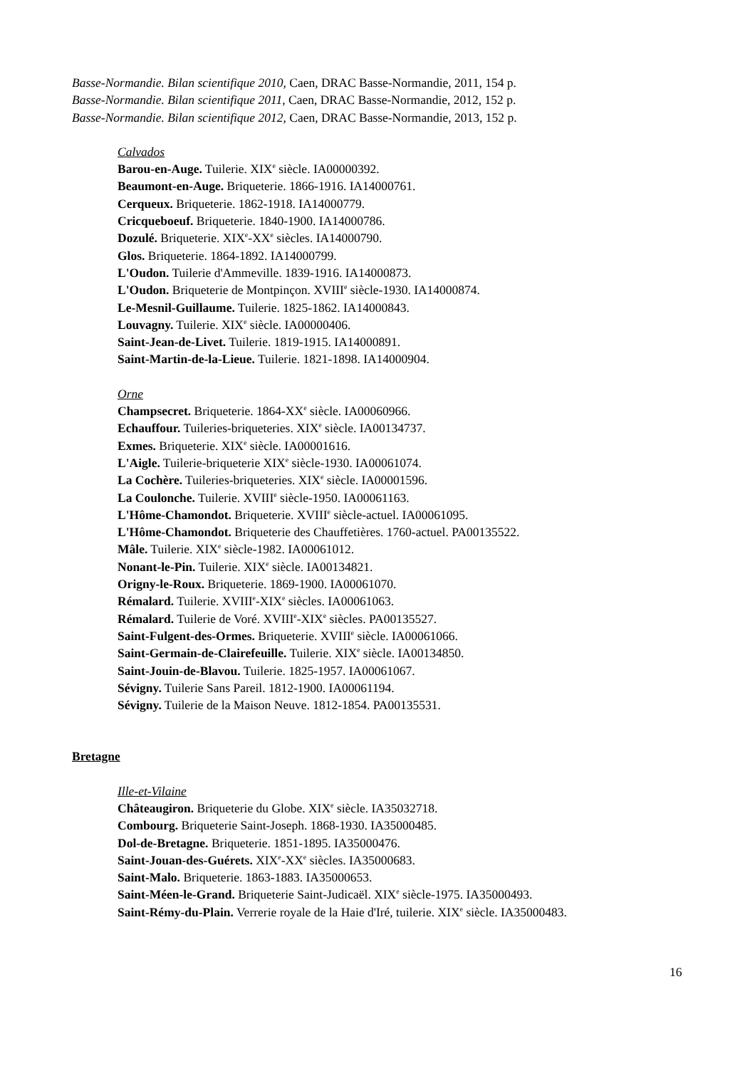Basse-Normandie. Bilan scientifique 2010, Caen, DRAC Basse-Normandie, 2011, 154 p.
Basse-Normandie. Bilan scientifique 2011, Caen, DRAC Basse-Normandie, 2012, 152 p.
Basse-Normandie. Bilan scientifique 2012, Caen, DRAC Basse-Normandie, 2013, 152 p.
Calvados
Barou-en-Auge. Tuilerie. XIX<sup>e</sup> siècle. IA00000392.
Beaumont-en-Auge. Briqueterie. 1866-1916. IA14000761.
Cerqueux. Briqueterie. 1862-1918. IA14000779.
Cricqueboeuf. Briqueterie. 1840-1900. IA14000786.
Dozulé. Briqueterie. XIX<sup>e</sup>-XX<sup>e</sup> siècles. IA14000790.
Glos. Briqueterie. 1864-1892. IA14000799.
L'Oudon. Tuilerie d'Ammeville. 1839-1916. IA14000873.
L'Oudon. Briqueterie de Montpinçon. XVIII<sup>e</sup> siècle-1930. IA14000874.
Le-Mesnil-Guillaume. Tuilerie. 1825-1862. IA14000843.
Louvagny. Tuilerie. XIX<sup>e</sup> siècle. IA00000406.
Saint-Jean-de-Livet. Tuilerie. 1819-1915. IA14000891.
Saint-Martin-de-la-Lieue. Tuilerie. 1821-1898. IA14000904.
Orne
Champsecret. Briqueterie. 1864-XX<sup>e</sup> siècle. IA00060966.
Echauffour. Tuileries-briqueteries. XIX<sup>e</sup> siècle. IA00134737.
Exmes. Briqueterie. XIX<sup>e</sup> siècle. IA00001616.
L'Aigle. Tuilerie-briqueterie XIX<sup>e</sup> siècle-1930. IA00061074.
La Cochère. Tuileries-briqueteries. XIX<sup>e</sup> siècle. IA00001596.
La Coulonche. Tuilerie. XVIII<sup>e</sup> siècle-1950. IA00061163.
L'Hôme-Chamondot. Briqueterie. XVIII<sup>e</sup> siècle-actuel. IA00061095.
L'Hôme-Chamondot. Briqueterie des Chauffetières. 1760-actuel. PA00135522.
Mâle. Tuilerie. XIX<sup>e</sup> siècle-1982. IA00061012.
Nonant-le-Pin. Tuilerie. XIX<sup>e</sup> siècle. IA00134821.
Origny-le-Roux. Briqueterie. 1869-1900. IA00061070.
Rémalard. Tuilerie. XVIII<sup>e</sup>-XIX<sup>e</sup> siècles. IA00061063.
Rémalard. Tuilerie de Voré. XVIII<sup>e</sup>-XIX<sup>e</sup> siècles. PA00135527.
Saint-Fulgent-des-Ormes. Briqueterie. XVIII<sup>e</sup> siècle. IA00061066.
Saint-Germain-de-Clairefeuille. Tuilerie. XIX<sup>e</sup> siècle. IA00134850.
Saint-Jouin-de-Blavou. Tuilerie. 1825-1957. IA00061067.
Sévigny. Tuilerie Sans Pareil. 1812-1900. IA00061194.
Sévigny. Tuilerie de la Maison Neuve. 1812-1854. PA00135531.
Bretagne
Ille-et-Vilaine
Châteaugiron. Briqueterie du Globe. XIX<sup>e</sup> siècle. IA35032718.
Combourg. Briqueterie Saint-Joseph. 1868-1930. IA35000485.
Dol-de-Bretagne. Briqueterie. 1851-1895. IA35000476.
Saint-Jouan-des-Guérets. XIX<sup>e</sup>-XX<sup>e</sup> siècles. IA35000683.
Saint-Malo. Briqueterie. 1863-1883. IA35000653.
Saint-Méen-le-Grand. Briqueterie Saint-Judicaël. XIX<sup>e</sup> siècle-1975. IA35000493.
Saint-Rémy-du-Plain. Verrerie royale de la Haie d'Iré, tuilerie. XIX<sup>e</sup> siècle. IA35000483.
16